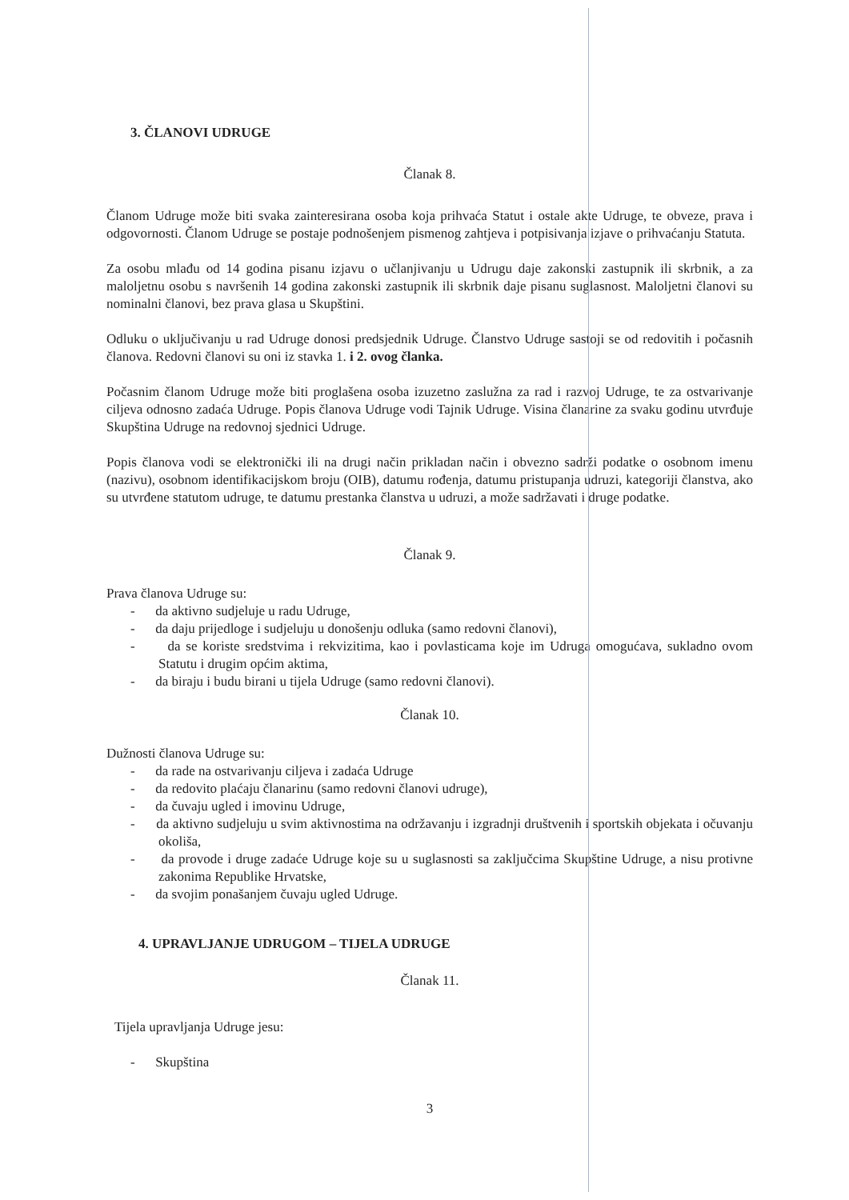3. ČLANOVI UDRUGE
Članak 8.
Članom Udruge može biti svaka zainteresirana osoba koja prihvaća Statut i ostale akte Udruge, te obveze, prava i odgovornosti. Članom Udruge se postaje podnošenjem pismenog zahtjeva i potpisivanja izjave o prihvaćanju Statuta.
Za osobu mlađu od 14 godina pisanu izjavu o učlanjivanju u Udrugu daje zakonski zastupnik ili skrbnik, a za maloljetnu osobu s navršenih 14 godina zakonski zastupnik ili skrbnik daje pisanu suglasnost. Maloljetni članovi su nominalni članovi, bez prava glasa u Skupštini.
Odluku o uključivanju u rad Udruge donosi predsjednik Udruge. Članstvo Udruge sastoji se od redovitih i počasnih članova. Redovni članovi su oni iz stavka 1. i 2. ovog članka.
Počasnim članom Udruge može biti proglašena osoba izuzetno zaslužna za rad i razvoj Udruge, te za ostvarivanje ciljeva odnosno zadaća Udruge. Popis članova Udruge vodi Tajnik Udruge. Visina članarine za svaku godinu utvrđuje Skupština Udruge na redovnoj sjednici Udruge.
Popis članova vodi se elektronički ili na drugi način prikladan način i obvezno sadrži podatke o osobnom imenu (nazivu), osobnom identifikacijskom broju (OIB), datumu rođenja, datumu pristupanja udruzi, kategoriji članstva, ako su utvrđene statutom udruge, te datumu prestanka članstva u udruzi, a može sadržavati i druge podatke.
Članak 9.
Prava članova Udruge su:
- da aktivno sudjeluje u radu Udruge,
- da daju prijedloge i sudjeluju u donošenju odluka (samo redovni članovi),
- da se koriste sredstvima i rekvizitima, kao i povlasticama koje im Udruga omogućava, sukladno ovom Statutu i drugim općim aktima,
- da biraju i budu birani u tijela Udruge (samo redovni članovi).
Članak 10.
Dužnosti članova Udruge su:
- da rade na ostvarivanju ciljeva i zadaća Udruge
- da redovito plaćaju članarinu (samo redovni članovi udruge),
- da čuvaju ugled i imovinu Udruge,
- da aktivno sudjeluju u svim aktivnostima na održavanju i izgradnji društvenih i sportskih objekata i očuvanju okoliša,
- da provode i druge zadaće Udruge koje su u suglasnosti sa zaključcima Skupštine Udruge, a nisu protivne zakonima Republike Hrvatske,
- da svojim ponašanjem čuvaju ugled Udruge.
4. UPRAVLJANJE UDRUGOM – TIJELA UDRUGE
Članak 11.
Tijela upravljanja Udruge jesu:
- Skupština
3